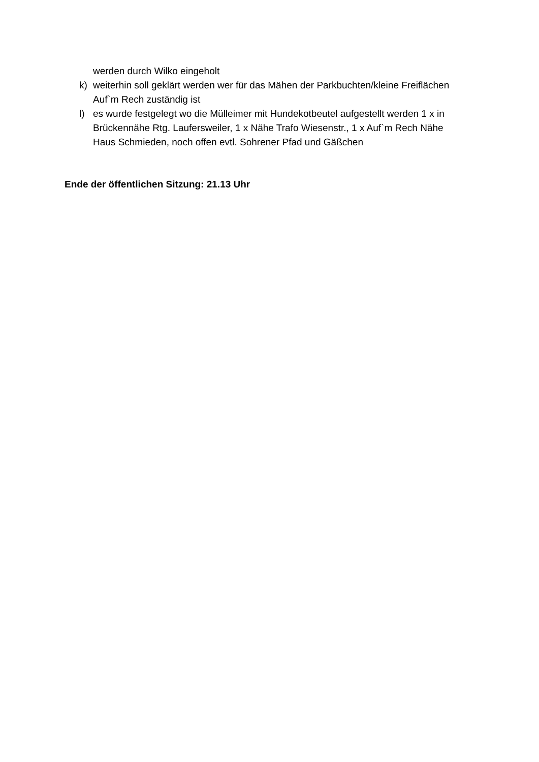werden durch Wilko eingeholt
k) weiterhin soll geklärt werden wer für das Mähen der Parkbuchten/kleine Freiflächen Auf`m Rech zuständig ist
l) es wurde festgelegt wo die Mülleimer mit Hundekotbeutel aufgestellt werden 1 x in Brückennähe Rtg. Laufersweiler, 1 x Nähe Trafo Wiesenstr., 1 x Auf`m Rech Nähe Haus Schmieden, noch offen evtl. Sohrener Pfad und Gäßchen
Ende der öffentlichen Sitzung: 21.13 Uhr